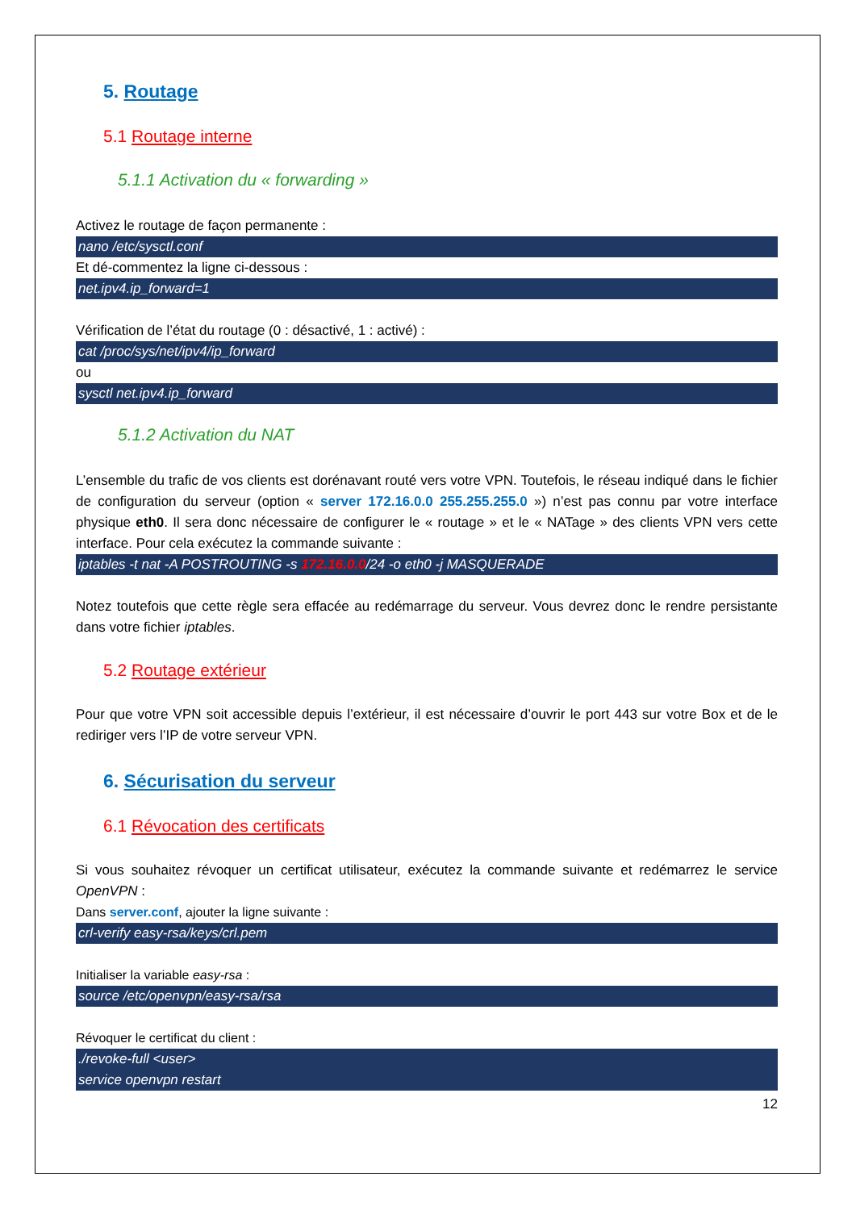5. Routage
5.1 Routage interne
5.1.1 Activation du « forwarding »
Activez le routage de façon permanente :
nano /etc/sysctl.conf
Et dé-commentez la ligne ci-dessous :
net.ipv4.ip_forward=1
Vérification de l’état du routage (0 : désactivé, 1 : activé) :
cat /proc/sys/net/ipv4/ip_forward
ou
sysctl net.ipv4.ip_forward
5.1.2 Activation du NAT
L’ensemble du trafic de vos clients est dorénavant routé vers votre VPN. Toutefois, le réseau indiqué dans le fichier de configuration du serveur (option « server 172.16.0.0 255.255.255.0 ») n’est pas connu par votre interface physique eth0. Il sera donc nécessaire de configurer le « routage » et le « NATage » des clients VPN vers cette interface. Pour cela exécutez la commande suivante :
iptables -t nat -A POSTROUTING -s 172.16.0.0/24 -o eth0 -j MASQUERADE
Notez toutefois que cette règle sera effacée au redémarrage du serveur. Vous devrez donc le rendre persistante dans votre fichier iptables.
5.2 Routage extérieur
Pour que votre VPN soit accessible depuis l’extérieur, il est nécessaire d’ouvrir le port 443 sur votre Box et de le rediriger vers l’IP de votre serveur VPN.
6. Sécurisation du serveur
6.1 Révocation des certificats
Si vous souhaitez révoquer un certificat utilisateur, exécutez la commande suivante et redémarrez le service OpenVPN :
Dans server.conf, ajouter la ligne suivante :
crl-verify easy-rsa/keys/crl.pem
Initialiser la variable easy-rsa :
source /etc/openvpn/easy-rsa/rsa
Révoquer le certificat du client :
./revoke-full <user>
service openvpn restart
12